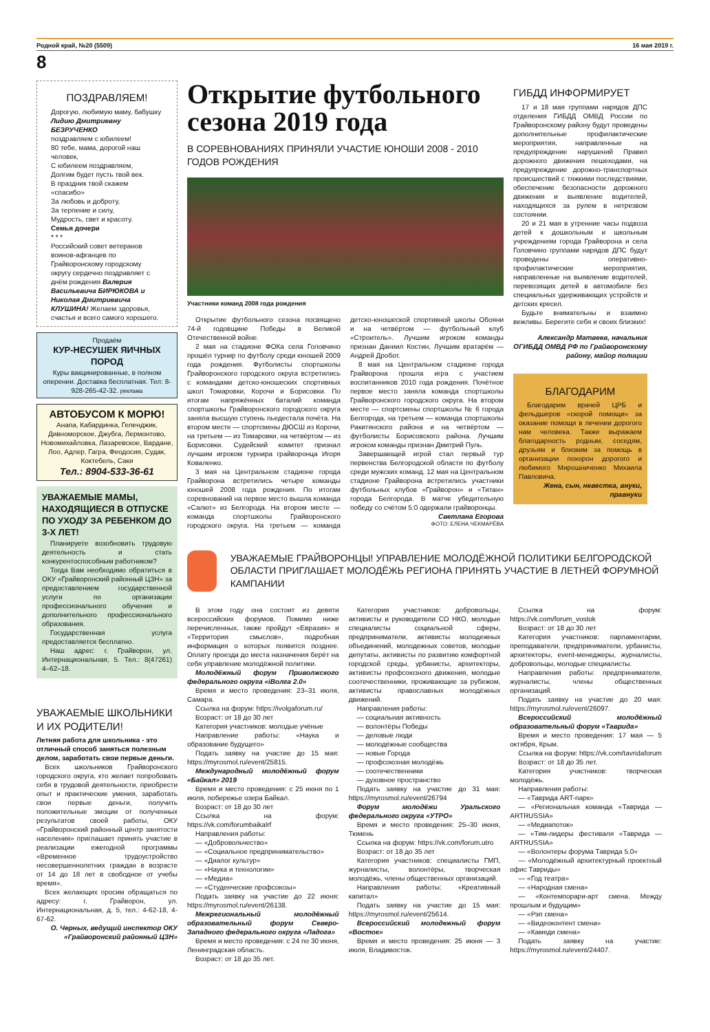Родной край, №20 (5509) 16 мая 2019 г.
8
ПОЗДРАВЛЯЕМ!
Дорогую, любимую маму, бабушку
Лидию Дмитриевну БЕЗРУЧЕНКО
поздравляем с юбилеем!
80 тебе, мама, дорогой наш человек,
С юбилеем поздравляем,
Долгим будет пусть твой век.
В праздник твой скажем «спасибо»
За любовь и доброту,
За терпение и силу,
Мудрость, свет и красоту.
Семья дочери
* * *
Российский совет ветеранов воинов-афганцев по Грайворонскому городскому округу сердечно поздравляет с днём рождения Валерия Васильевича БИРЮКОВА и Николая Дмитриевича КЛУШИНА! Желаем здоровья, счастья и всего самого хорошего.
Продаём
КУР-НЕСУШЕК ЯИЧНЫХ ПОРОД
Куры вакцинированные, в полном оперении. Доставка бесплатная. Тел: 8-928-265-42-32. реклама
АВТОБУСОМ К МОРЮ!
Анапа, Кабардинка, Геленджик, Дивноморское, Джубга, Лермонтово, Новомихайловка, Лазаревское, Вардане, Лоо, Адлер, Гагра, Феодосия, Судак, Коктебель, Саки
Тел.: 8904-533-36-61
УВАЖАЕМЫЕ МАМЫ, НАХОДЯЩИЕСЯ В ОТПУСКЕ ПО УХОДУ ЗА РЕБЕНКОМ ДО 3-Х ЛЕТ!
Планируете возобновить трудовую деятельность и стать конкурентоспособным работником?
Тогда Вам необходимо обратиться в ОКУ «Грайворонский районный ЦЗН» за предоставлением государственной услуги по организации профессионального обучения и дополнительного профессионального образования.
Государственная услуга предоставляется бесплатно.
Наш адрес: г. Грайворон, ул. Интернациональная, 5. Тел.: 8(47261) 4–62–18.
УВАЖАЕМЫЕ ШКОЛЬНИКИ И ИХ РОДИТЕЛИ!
Летняя работа для школьника - это отличный способ заняться полезным делом, заработать свои первые деньги.
Всех школьников Грайворонского городского округа, кто желает попробовать себя в трудовой деятельности, приобрести опыт и практические умения, заработать свои первые деньги, получить положительные эмоции от полученных результатов своей работы, ОКУ «Грайворонский районный центр занятости населения» приглашает принять участие в реализации ежегодной программы «Временное трудоустройство несовершеннолетних граждан в возрасте от 14 до 18 лет в свободное от учебы время».
Всех желающих просим обращаться по адресу: г. Грайворон, ул. Интернациональная, д. 5, тел.: 4-62-18, 4-67-62.
О. Черных, ведущий инспектор ОКУ «Грайворонский районный ЦЗН»
Открытие футбольного сезона 2019 года
В СОРЕВНОВАНИЯХ ПРИНЯЛИ УЧАСТИЕ ЮНОШИ 2008 - 2010 ГОДОВ РОЖДЕНИЯ
Участники команд 2008 года рождения
Открытие футбольного сезона посвящено 74-й годовщине Победы в Великой Отечественной войне.
2 мая на стадионе ФОКа села Головчино прошёл турнир по футболу среди юношей 2009 года рождения. Футболисты спортшколы Грайворонского городского округа встретились с командами детско-юношеских спортивных школ Томаровки, Корочи и Борисовки. По итогам напряжённых баталий команда спортшколы Грайворонского городского округа заняла высшую ступень пьедестала почёта. На втором месте — спортсмены ДЮСШ из Корочи, на третьем — из Томаровки, на четвёртом — из Борисовки. Судейский комитет признал лучшим игроком турнира грайворонца Игоря Коваленко.
3 мая на Центральном стадионе города Грайворона встретились четыре команды юношей 2008 года рождения. По итогам соревнований на первое место вышла команда «Салют» из Белгорода. На втором месте — команда спортшколы Грайворонского городского округа. На третьем — команда детско-юношеской спортивной школы Обояни и на четвёртом — футбольный клуб «Строитель». Лучшим игроком команды признан Даниил Костин, Лучшим вратарём — Андрей Дробот.
8 мая на Центральном стадионе города Грайворона прошла игра с участием воспитанников 2010 года рождения. Почётное первое место заняла команда спортшколы Грайворонского городского округа. На втором месте — спортсмены спортшколы № 6 города Белгорода, на третьем — команда спортшколы Ракитянского района и на четвёртом — футболисты Борисовского района. Лучшим игроком команды признан Дмитрий Пуль.
Завершающей игрой стал первый тур первенства Белгородской области по футболу среди мужских команд. 12 мая на Центральном стадионе Грайворона встретились участники футбольных клубов «Грайворон» и «Титан» города Белгорода. В матче убедительную победу со счётом 5:0 одержали грайворонцы.
Светлана Егорова
ФОТО: ЕЛЕНА ЧЕКМАРЁВА
ГИБДД ИНФОРМИРУЕТ
17 и 18 мая группами нарядов ДПС отделения ГИБДД ОМВД России по Грайворонскому району будут проведены дополнительные профилактические мероприятия, направленные на предупреждение нарушений Правил дорожного движения пешеходами, на предупреждение дорожно-транспортных происшествий с тяжкими последствиями, обеспечение безопасности дорожного движения и выявление водителей, находящихся за рулем в нетрезвом состоянии.
20 и 21 мая в утренние часы подвоза детей к дошкольным и школьным учреждениям города Грайворона и села Головчино группами нарядов ДПС будут проведены оперативно-профилактические мероприятия, направленные на выявление водителей, перевозящих детей в автомобиле без специальных удерживающих устройств и детских кресел.
Будьте внимательны и взаимно вежливы. Берегите себя и своих близких!
Александр Матвеев, начальник ОГИБДД ОМВД РФ по Грайворонскому району, майор полиции
БЛАГОДАРИМ
Благодарим врачей ЦРБ и фельдшеров «скорой помощи» за оказание помощи в лечении дорогого нам человека. Также выражаем благодарность родным, соседям, друзьям и близким за помощь в организации похорон дорогого и любимого Мирошниченко Михаила Павловича.
Жена, сын, невестка, внуки, правнуки
УВАЖАЕМЫЕ ГРАЙВОРОНЦЫ! УПРАВЛЕНИЕ МОЛОДЁЖНОЙ ПОЛИТИКИ БЕЛГОРОДСКОЙ ОБЛАСТИ ПРИГЛАШАЕТ МОЛОДЁЖЬ РЕГИОНА ПРИНЯТЬ УЧАСТИЕ В ЛЕТНЕЙ ФОРУМНОЙ КАМПАНИИ
В этом году она состоит из девяти всероссийских форумов. Помимо ниже перечисленных, также пройдут «Евразия» и «Территория смыслов», подробная информация о которых появится позднее. Оплату проезда до места назначения берёт на себя управление молодёжной политики.
Молодёжный форум Приволжского федерального округа «iВолга 2.0»
Время и место проведения: 23–31 июля, Самара.
Ссылка на форум: https://ivolgaforum.ru/
Возраст: от 18 до 30 лет
Категория участников: молодые учёные
Направление работы: «Наука и образование будущего»
Подать заявку на участие до 15 мая: https://myrosmol.ru/event/25815.
Международный молодёжный форум «Байкал» 2019
Время и место проведения: с 25 июня по 1 июля, побережье озера Байкал.
Возраст: от 18 до 30 лет
Ссылка на форум: https://vk.com/forumbaikalrf
Направления работы:
— «Добровольчество»
— «Социальное предпринимательство»
— «Диалог культур»
— «Наука и технологии»
— «Медиа»
— «Студенческие профсоюзы»
Подать заявку на участие до 22 июня: https://myrosmol.ru/event/26138.
Межрегиональный молодёжный образовательный форум Северо-Западного федерального округа «Ладога»
Время и место проведения: с 24 по 30 июня, Ленинградская область.
Возраст: от 18 до 35 лет.
Категория участников: добровольцы, активисты и руководители СО НКО, молодые специалисты социальной сферы, предприниматели, активисты молодежных объединений, молодежных советов, молодые депутаты, активисты по развитию комфортной городской среды, урбанисты, архитекторы, активисты профсоюзного движения, молодые соотечественники, проживающие за рубежом, активисты православных молодёжных движений.
Направления работы:
— социальная активность
— волонтёры Победы
— деловые люди
— молодёжные сообщества
— новые Города
— профсоюзная молодёжь
— соотечественники
— духовное пространство
Подать заявку на участие до 31 мая: https://myrosmol.ru/event/26794
Форум молодёжи Уральского федерального округа «УТРО»
Время и место проведения: 25–30 июня, Тюмень
Ссылка на форум: https://vk.com/forum.utro
Возраст: от 18 до 35 лет
Категория участников: специалисты ГМП, журналисты, волонтёры, творческая молодёжь, члены общественных организаций.
Направления работы: «Креативный капитал»
Подать заявку на участие до 15 мая: https://myrosmol.ru/event/25614.
Всероссийский молодежный форум «Восток»
Время и место проведения: 25 июня — 3 июля, Владивосток.
Ссылка на форум: https://vk.com/forum_vostok
Возраст: от 18 до 30 лет
Категория участников: парламентарии, преподаватели, предприниматели, урбанисты, архитекторы, event-менеджеры, журналисты, добровольцы, молодые специалисты.
Направления работы: предприниматели, журналисты, члены общественных организаций.
Подать заявку на участие до 20 мая: https://myrosmol.ru/event/26097.
Всероссийский молодёжный образовательный форум «Таврида»
Время и место проведения: 17 мая — 5 октября, Крым.
Ссылка на форум: https://vk.com/tavridaforum
Возраст: от 18 до 35 лет.
Категория участников: творческая молодёжь.
Направления работы:
— «Таврида ART-парк»
— «Региональная команда «Таврида — ARTRUSSIA»
— «Медиапоток»
— «Тим-лидеры фестиваля «Таврида — ARTRUSSIA»
— «Волонтеры форума Таврида 5.0»
— «Молодёжный архитектурный проектный офис Тавриды»
— «Год театра»
— «Народная смена»
— «Контемпорари-арт смена. Между прошлым и будущим»
— «Рэп смена»
— «Видеоконтент смена»
— «Камеди смена»
Подать заявку на участие: https://myrosmol.ru/event/24407.